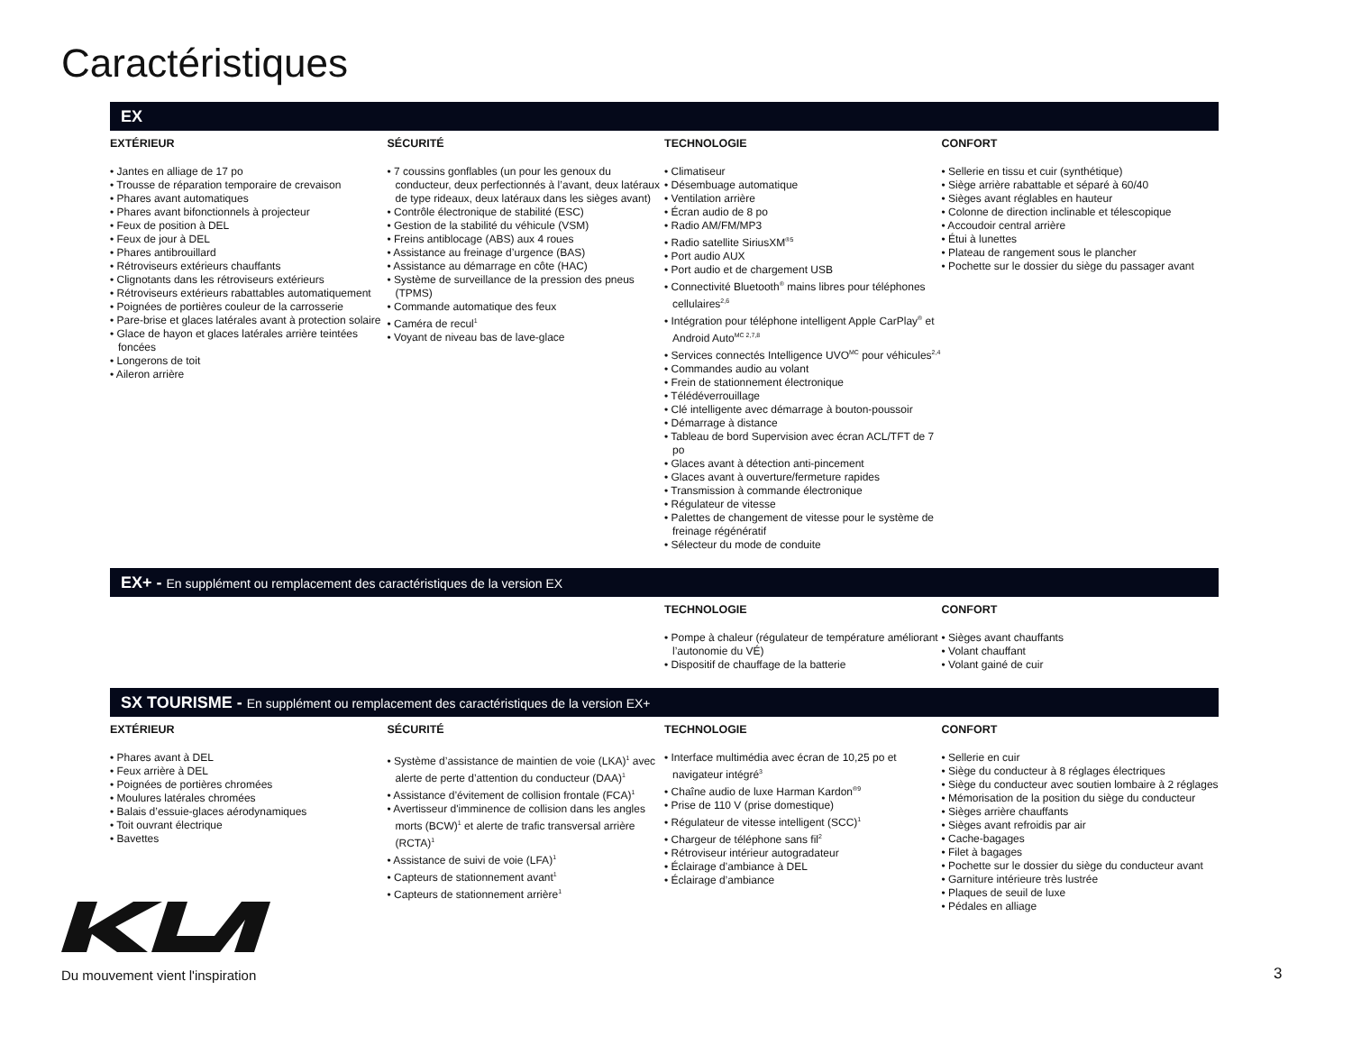Caractéristiques
EX
EXTÉRIEUR
• Jantes en alliage de 17 po
• Trousse de réparation temporaire de crevaison
• Phares avant automatiques
• Phares avant bifonctionnels à projecteur
• Feux de position à DEL
• Feux de jour à DEL
• Phares antibrouillard
• Rétroviseurs extérieurs chauffants
• Clignotants dans les rétroviseurs extérieurs
• Rétroviseurs extérieurs rabattables automatiquement
• Poignées de portières couleur de la carrosserie
• Pare-brise et glaces latérales avant à protection solaire
• Glace de hayon et glaces latérales arrière teintées foncées
• Longerons de toit
• Aileron arrière
SÉCURITÉ
• 7 coussins gonflables (un pour les genoux du conducteur, deux perfectionnés à l’avant, deux latéraux de type rideaux, deux latéraux dans les sièges avant)
• Contrôle électronique de stabilité (ESC)
• Gestion de la stabilité du véhicule (VSM)
• Freins antiblocage (ABS) aux 4 roues
• Assistance au freinage d’urgence (BAS)
• Assistance au démarrage en côte (HAC)
• Système de surveillance de la pression des pneus (TPMS)
• Commande automatique des feux
• Caméra de recul<sup>1</sup>
• Voyant de niveau bas de lave-glace
TECHNOLOGIE
• Climatiseur
• Désembuage automatique
• Ventilation arrière
• Écran audio de 8 po
• Radio AM/FM/MP3
• Radio satellite SiriusXM<sup>®5</sup>
• Port audio AUX
• Port audio et de chargement USB
• Connectivité Bluetooth<sup>®</sup> mains libres pour téléphones cellulaires<sup>2,6</sup>
• Intégration pour téléphone intelligent Apple CarPlay<sup>®</sup> et Android Auto<sup>MC 2,7,8</sup>
• Services connectés Intelligence UVO<sup>MC</sup> pour véhicules<sup>2,4</sup>
• Commandes audio au volant
• Frein de stationnement électronique
• Télédéverrouillage
• Clé intelligente avec démarrage à bouton-poussoir
• Démarrage à distance
• Tableau de bord Supervision avec écran ACL/TFT de 7 po
• Glaces avant à détection anti-pincement
• Glaces avant à ouverture/fermeture rapides
• Transmission à commande électronique
• Régulateur de vitesse
• Palettes de changement de vitesse pour le système de freinage régénératif
• Sélecteur du mode de conduite
CONFORT
• Sellerie en tissu et cuir (synthétique)
• Siège arrière rabattable et séparé à 60/40
• Sièges avant réglables en hauteur
• Colonne de direction inclinable et télescopique
• Accoudoir central arrière
• Étui à lunettes
• Plateau de rangement sous le plancher
• Pochette sur le dossier du siège du passager avant
EX+ - En supplément ou remplacement des caractéristiques de la version EX
TECHNOLOGIE
• Pompe à chaleur (régulateur de température améliorant l’autonomie du VÉ)
• Dispositif de chauffage de la batterie
CONFORT
• Sièges avant chauffants
• Volant chauffant
• Volant gainé de cuir
SX TOURISME - En supplément ou remplacement des caractéristiques de la version EX+
EXTÉRIEUR
• Phares avant à DEL
• Feux arrière à DEL
• Poignées de portières chromées
• Moulures latérales chromées
• Balais d’essuie-glaces aérodynamiques
• Toit ouvrant électrique
• Bavettes
SÉCURITÉ
• Système d’assistance de maintien de voie (LKA)<sup>1</sup> avec alerte de perte d’attention du conducteur (DAA)<sup>1</sup>
• Assistance d’évitement de collision frontale (FCA)<sup>1</sup>
• Avertisseur d'imminence de collision dans les angles morts (BCW)<sup>1</sup> et alerte de trafic transversal arrière (RCTA)<sup>1</sup>
• Assistance de suivi de voie (LFA)<sup>1</sup>
• Capteurs de stationnement avant<sup>1</sup>
• Capteurs de stationnement arrière<sup>1</sup>
TECHNOLOGIE
• Interface multimédia avec écran de 10,25 po et navigateur intégré<sup>3</sup>
• Chaîne audio de luxe Harman Kardon<sup>®9</sup>
• Prise de 110 V (prise domestique)
• Régulateur de vitesse intelligent (SCC)<sup>1</sup>
• Chargeur de téléphone sans fil<sup>2</sup>
• Rétroviseur intérieur autogradateur
• Éclairage d’ambiance à DEL
• Éclairage d’ambiance
CONFORT
• Sellerie en cuir
• Siège du conducteur à 8 réglages électriques
• Siège du conducteur avec soutien lombaire à 2 réglages
• Mémorisation de la position du siège du conducteur
• Sièges arrière chauffants
• Sièges avant refroidis par air
• Cache-bagages
• Filet à bagages
• Pochette sur le dossier du siège du conducteur avant
• Garniture intérieure très lustrée
• Plaques de seuil de luxe
• Pédales en alliage
Du mouvement vient l'inspiration
3